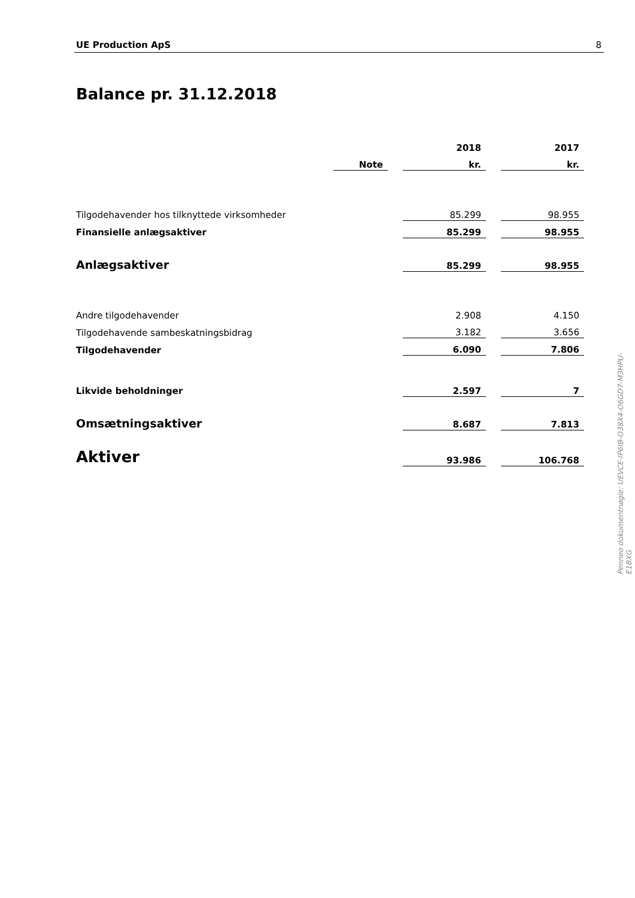UE Production ApS 8
Balance pr. 31.12.2018
| | | | 2018 | | 2017 |
| | Note | | kr. | | kr. |
| Tilgodehavender hos tilknyttede virksomheder | | | 85.299 | | 98.955 |
| Finansielle anlægsaktiver | | | 85.299 | | 98.955 |
| Anlægsaktiver | | | 85.299 | | 98.955 |
| Andre tilgodehavender | | | 2.908 | | 4.150 |
| Tilgodehavende sambeskatningsbidrag | | | 3.182 | | 3.656 |
| Tilgodehavender | | | 6.090 | | 7.806 |
| Likvide beholdninger | | | 2.597 | | 7 |
| Omsætningsaktiver | | | 8.687 | | 7.813 |
| Aktiver | | | 93.986 | | 106.768 |
Penneo dokumentnøgle: UEVCE-IP6IB-O38X4-O6GD7-M3HPU-E1BXG